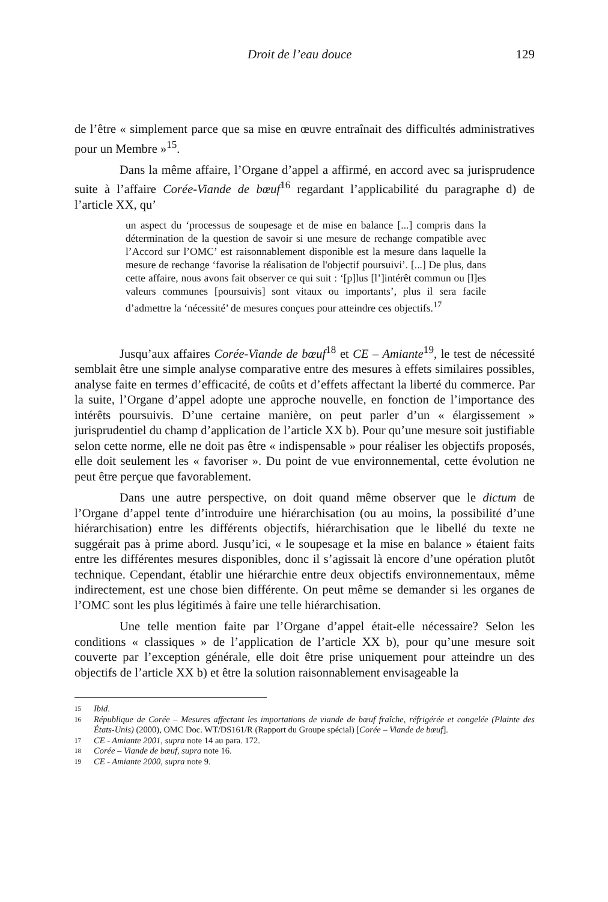Droit de l’eau douce 129
de l’être « simplement parce que sa mise en œuvre entraînait des difficultés administratives pour un Membre »<sup>15</sup>.
Dans la même affaire, l’Organe d’appel a affirmé, en accord avec sa jurisprudence suite à l’affaire Corée-Viande de bœuf<sup>16</sup> regardant l’applicabilité du paragraphe d) de l’article XX, qu’
un aspect du ‘processus de soupesage et de mise en balance [...] compris dans la détermination de la question de savoir si une mesure de rechange compatible avec l’Accord sur l’OMC’ est raisonnablement disponible est la mesure dans laquelle la mesure de rechange ‘favorise la réalisation de l'objectif poursuivi’. [...] De plus, dans cette affaire, nous avons fait observer ce qui suit : ‘[p]lus [l’]intérêt commun ou [l]es valeurs communes [poursuivis] sont vitaux ou importants’, plus il sera facile d’admettre la ‘nécessité’ de mesures conçues pour atteindre ces objectifs.<sup>17</sup>
Jusqu’aux affaires Corée-Viande de bœuf<sup>18</sup> et CE – Amiante<sup>19</sup>, le test de nécessité semblait être une simple analyse comparative entre des mesures à effets similaires possibles, analyse faite en termes d’efficacité, de coûts et d’effets affectant la liberté du commerce. Par la suite, l’Organe d’appel adopte une approche nouvelle, en fonction de l’importance des intérêts poursuivis. D’une certaine manière, on peut parler d’un « élargissement » jurisprudentiel du champ d’application de l’article XX b). Pour qu’une mesure soit justifiable selon cette norme, elle ne doit pas être « indispensable » pour réaliser les objectifs proposés, elle doit seulement les « favoriser ». Du point de vue environnemental, cette évolution ne peut être perçue que favorablement.
Dans une autre perspective, on doit quand même observer que le dictum de l’Organe d’appel tente d’introduire une hiérarchisation (ou au moins, la possibilité d’une hiérarchisation) entre les différents objectifs, hiérarchisation que le libellé du texte ne suggérait pas à prime abord. Jusqu’ici, « le soupesage et la mise en balance » étaient faits entre les différentes mesures disponibles, donc il s’agissait là encore d’une opération plutôt technique. Cependant, établir une hiérarchie entre deux objectifs environnementaux, même indirectement, est une chose bien différente. On peut même se demander si les organes de l’OMC sont les plus légitimés à faire une telle hiérarchisation.
Une telle mention faite par l’Organe d’appel était-elle nécessaire? Selon les conditions « classiques » de l’application de l’article XX b), pour qu’une mesure soit couverte par l’exception générale, elle doit être prise uniquement pour atteindre un des objectifs de l’article XX b) et être la solution raisonnablement envisageable la
15 Ibid.
16 République de Corée – Mesures affectant les importations de viande de bœuf fraîche, réfrigérée et congelée (Plainte des États-Unis) (2000), OMC Doc. WT/DS161/R (Rapport du Groupe spécial) [Corée – Viande de bœuf].
17 CE - Amiante 2001, supra note 14 au para. 172.
18 Corée – Viande de bœuf, supra note 16.
19 CE - Amiante 2000, supra note 9.